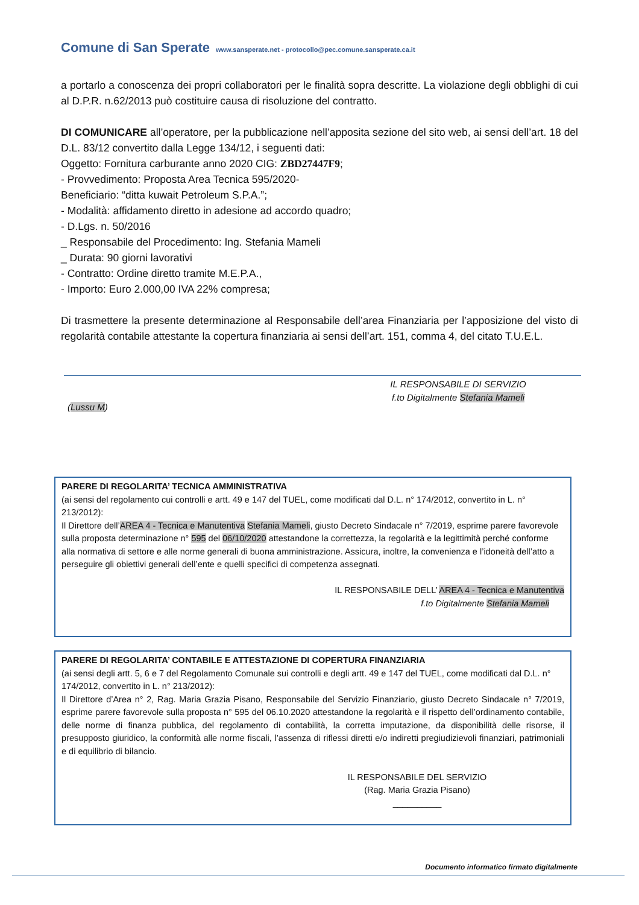Comune di San Sperate www.sansperate.net - protocollo@pec.comune.sansperate.ca.it
a portarlo a conoscenza dei propri collaboratori per le finalità sopra descritte. La violazione degli obblighi di cui al D.P.R. n.62/2013 può costituire causa di risoluzione del contratto.
DI COMUNICARE all’operatore, per la pubblicazione nell’apposita sezione del sito web, ai sensi dell’art. 18 del D.L. 83/12 convertito dalla Legge 134/12, i seguenti dati:
Oggetto: Fornitura carburante anno 2020 CIG: ZBD27447F9;
- Provvedimento: Proposta Area Tecnica 595/2020-
Beneficiario: “ditta kuwait Petroleum S.P.A.”;
- Modalità: affidamento diretto in adesione ad accordo quadro;
- D.Lgs. n. 50/2016
_ Responsabile del Procedimento: Ing. Stefania Mameli
_ Durata: 90 giorni lavorativi
- Contratto: Ordine diretto tramite M.E.P.A.,
- Importo: Euro 2.000,00 IVA 22% compresa;
Di trasmettere la presente determinazione al Responsabile dell’area Finanziaria per l’apposizione del visto di regolarità contabile attestante la copertura finanziaria ai sensi dell’art. 151, comma 4, del citato T.U.E.L.
IL RESPONSABILE DI SERVIZIO
f.to Digitalmente Stefania Mameli
(Lussu M)
PARERE DI REGOLARITA’ TECNICA AMMINISTRATIVA
(ai sensi del regolamento cui controlli e artt. 49 e 147 del TUEL, come modificati dal D.L. n° 174/2012, convertito in L. n° 213/2012):
Il Direttore dell’AREA 4 - Tecnica e Manutentiva Stefania Mameli, giusto Decreto Sindacale n° 7/2019, esprime parere favorevole sulla proposta determinazione n° 595 del 06/10/2020 attestandone la correttezza, la regolarità e la legittimità perché conforme alla normativa di settore e alle norme generali di buona amministrazione. Assicura, inoltre, la convenienza e l’idoneità dell’atto a perseguire gli obiettivi generali dell’ente e quelli specifici di competenza assegnati.
IL RESPONSABILE DELL’ AREA 4 - Tecnica e Manutentiva
f.to Digitalmente Stefania Mameli
PARERE DI REGOLARITA’ CONTABILE E ATTESTAZIONE DI COPERTURA FINANZIARIA
(ai sensi degli artt. 5, 6 e 7 del Regolamento Comunale sui controlli e degli artt. 49 e 147 del TUEL, come modificati dal D.L. n° 174/2012, convertito in L. n° 213/2012):
Il Direttore d’Area n° 2, Rag. Maria Grazia Pisano, Responsabile del Servizio Finanziario, giusto Decreto Sindacale n° 7/2019, esprime parere favorevole sulla proposta n° 595 del 06.10.2020 attestandone la regolarità e il rispetto dell’ordinamento contabile, delle norme di finanza pubblica, del regolamento di contabilità, la corretta imputazione, da disponibilità delle risorse, il presupposto giuridico, la conformità alle norme fiscali, l’assenza di riflessi diretti e/o indiretti pregiudizievoli finanziari, patrimoniali e di equilibrio di bilancio.
IL RESPONSABILE DEL SERVIZIO
(Rag. Maria Grazia Pisano)
__________
Documento informatico firmato digitalmente